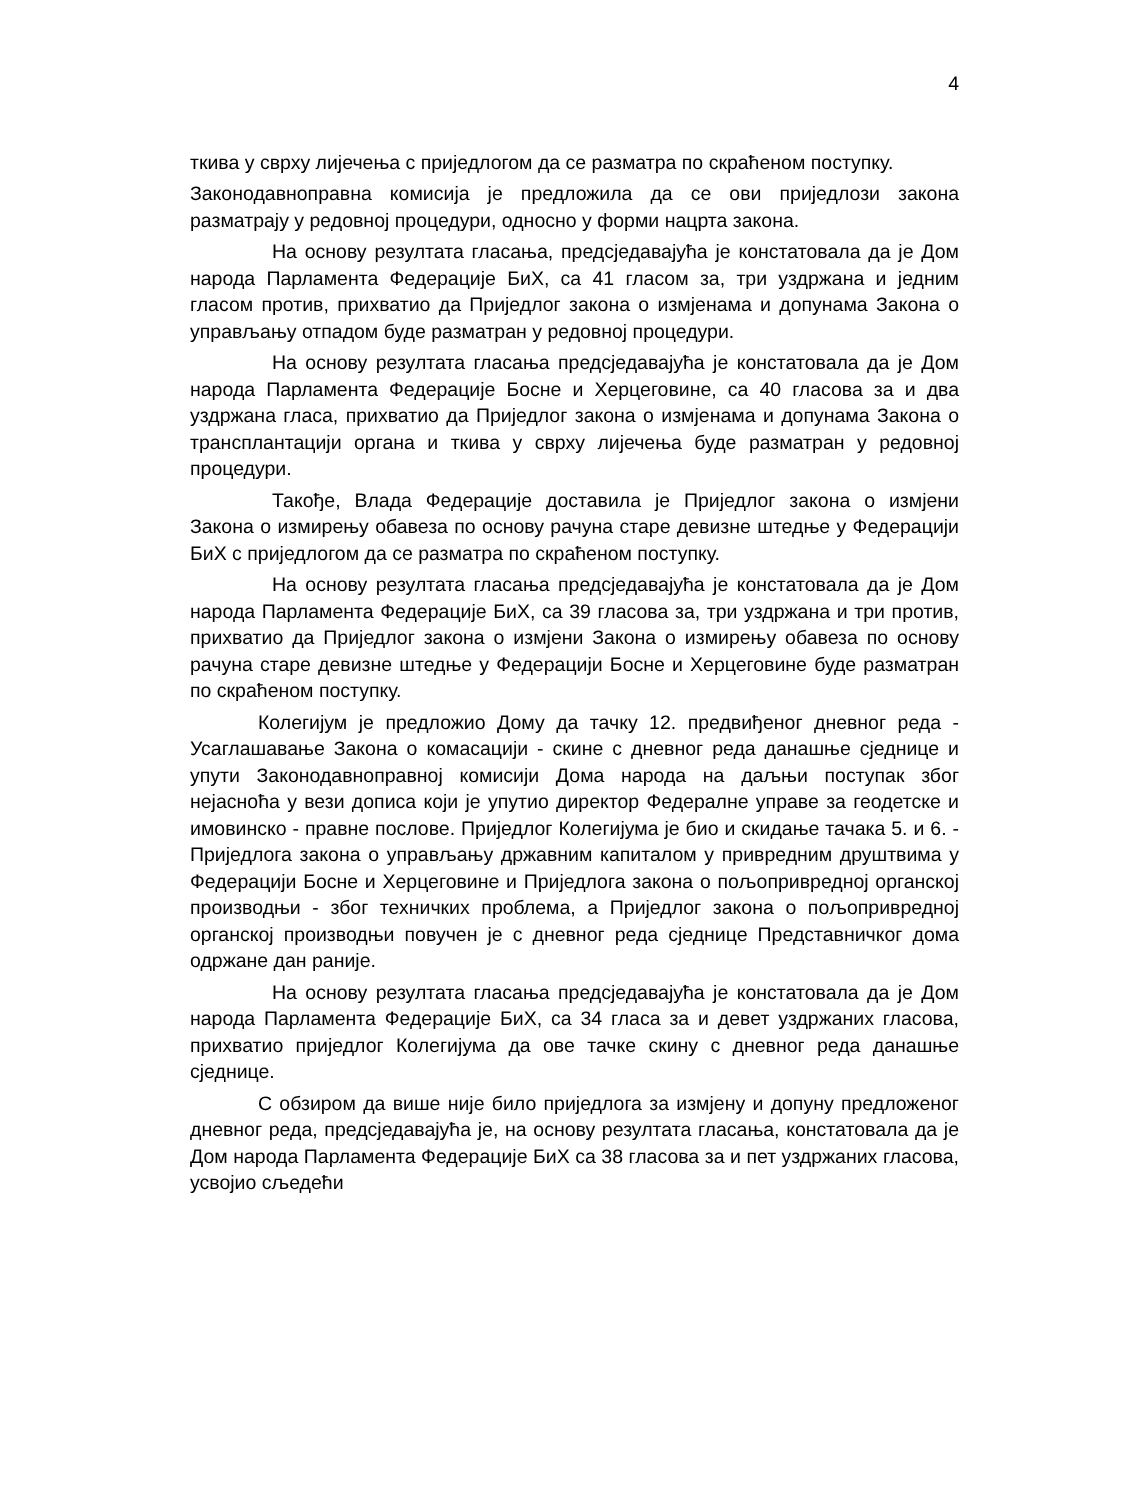4
ткива у сврху лијечења с приједлогом да се разматра по скраћеном поступку.
Законодавноправна комисија је предложила да се ови приједлози закона разматрају у редовној процедури, односно у форми нацрта закона.
На основу резултата гласања, предсједавајућа је констатовала да је Дом народа Парламента Федерације БиХ, са 41 гласом за, три уздржана и једним гласом против, прихватио да Приједлог закона о измјенама и допунама Закона о управљању отпадом буде разматран у редовној процедури.
На основу резултата гласања предсједавајућа је констатовала да је Дом народа Парламента Федерације Босне и Херцеговине, са 40 гласова за и два уздржана гласа, прихватио да Приједлог закона о измјенама и допунама Закона о трансплантацији органа и ткива у сврху лијечења буде разматран у редовној процедури.
Такође, Влада Федерације доставила је Приједлог закона о измјени Закона о измирењу обавеза по основу рачуна старе девизне штедње у Федерацији БиХ с приједлогом да се разматра по скраћеном поступку.
На основу резултата гласања предсједавајућа је констатовала да је Дом народа Парламента Федерације БиХ, са 39 гласова за, три уздржана и три против, прихватио да Приједлог закона о измјени Закона о измирењу обавеза по основу рачуна старе девизне штедње у Федерацији Босне и Херцеговине буде разматран по скраћеном поступку.
Колегијум је предложио Дому да тачку 12. предвиђеног дневног реда - Усаглашавање Закона о комасацији - скине с дневног реда данашње сједнице и упути Законодавноправној комисији Дома народа на даљњи поступак због нејасноћа у вези дописа који је упутио директор Федералне управе за геодетске и имовинско - правне послове. Приједлог Колегијума је био и скидање тачака 5. и 6. - Приједлога закона о управљању државним капиталом у привредним друштвима у Федерацији Босне и Херцеговине и Приједлога закона о пољопривредној органској производњи - због техничких проблема, а Приједлог закона о пољопривредној органској производњи повучен је с дневног реда сједнице Представничког дома одржане дан раније.
На основу резултата гласања предсједавајућа је констатовала да је Дом народа Парламента Федерације БиХ, са 34 гласа за и девет уздржаних гласова, прихватио приједлог Колегијума да ове тачке скину с дневног реда данашње сједнице.
С обзиром да више није било приједлога за измјену и допуну предложеног дневног реда, предсједавајућа је, на основу резултата гласања, констатовала да је Дом народа Парламента Федерације БиХ са 38 гласова за и пет уздржаних гласова, усвојио сљедећи